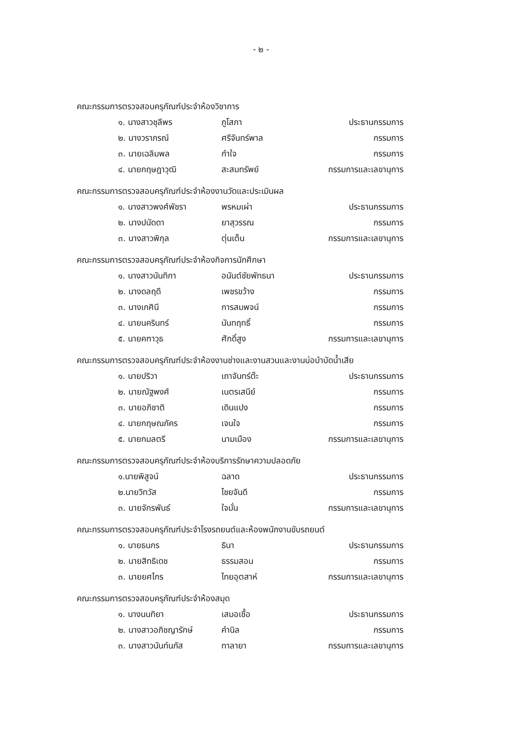- ๒ -
คณะกรรมการตรวจสอบครุภัณฑ์ประจำห้องวิชาการ
๑. นางสาวชุลีพร ภูโสภา ประธานกรรมการ
๒. นางวราภรณ์ ศรีจันทร์พาล กรรมการ
๓. นายเฉลิมพล กำใจ กรรมการ
๔. นายกฤษฎาวุฒิ สะสมทรัพย์ กรรมการและเลขานุการ
คณะกรรมการตรวจสอบครุภัณฑ์ประจำห้องงานวัดและประเมินผล
๑. นางสาวพงศ์พัชรา พรหมเผ่า ประธานกรรมการ
๒. นางปนัดดา ยาสุวรรณ กรรมการ
๓. นางสาวพิกุล ตุ่นเต็น กรรมการและเลขานุการ
คณะกรรมการตรวจสอบครุภัณฑ์ประจำห้องกิจการนักศึกษา
๑. นางสาวนันทิกา อนันต์ชัยพัทธนา ประธานกรรมการ
๒. นางดลฤดี เพชรขว้าง กรรมการ
๓. นางเกศินี การสมพจน์ กรรมการ
๔. นายนครินทร์ นันทฤทธิ์ กรรมการ
๕. นายคฑาวุธ ศักดิ์สูง กรรมการและเลขานุการ
คณะกรรมการตรวจสอบครุภัณฑ์ประจำห้องงานช่างและงานสวนและงานบ่อบำบัดน้ำเสีย
๑. นายปริวา เถาจันทร์ต๊ะ ประธานกรรมการ
๒. นายณัฐพงศ์ เนตรเสนีย์ กรรมการ
๓. นายอภิชาติ เดินแปง กรรมการ
๔. นายกฤษณภัคร เจนใจ กรรมการ
๕. นายกมลตรี นามเมือง กรรมการและเลขานุการ
คณะกรรมการตรวจสอบครุภัณฑ์ประจำห้องบริการรักษาความปลอดภัย
๑.นายพิสูจน์ ฉลาด ประธานกรรมการ
๒.นายวิทวัส ไชยจันดี กรรมการ
๓. นายจักรพันธ์ ใจมั่น กรรมการและเลขานุการ
คณะกรรมการตรวจสอบครุภัณฑ์ประจำโรงรถยนต์และห้องพนักงานขับรถยนต์
๑. นายธนกร ธินา ประธานกรรมการ
๒. นายสิทธิเดช ธรรมสอน กรรมการ
๓. นายยศไกร ไทยอุตสาห์ กรรมการและเลขานุการ
คณะกรรมการตรวจสอบครุภัณฑ์ประจำห้องสมุด
๑. นางนนทิยา เสมอเชื้อ ประธานกรรมการ
๒. นางสาวอภิชญารักษ์ คำนิล กรรมการ
๓. นางสาวนันท์นภัส ทาลายา กรรมการและเลขานุการ